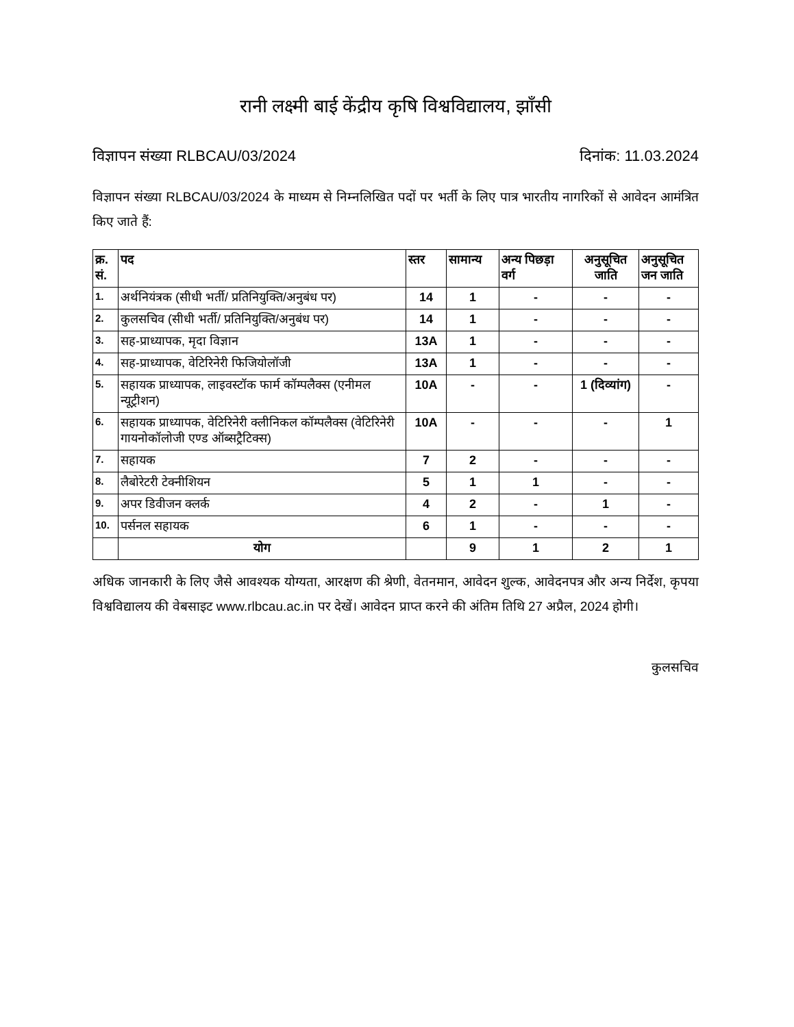रानी लक्ष्मी बाई केंद्रीय कृषि विश्वविद्यालय, झाँसी
विज्ञापन संख्या RLBCAU/03/2024 दिनांक: 11.03.2024
विज्ञापन संख्या RLBCAU/03/2024 के माध्यम से निम्नलिखित पदों पर भर्ती के लिए पात्र भारतीय नागरिकों से आवेदन आमंत्रित किए जाते हैं:
| क्र. सं. | पद | स्तर | सामान्य | अन्य पिछड़ा वर्ग | अनुसूचित जाति | अनुसूचित जन जाति |
| --- | --- | --- | --- | --- | --- | --- |
| 1. | अर्थनियंत्रक (सीधी भर्ती/ प्रतिनियुक्ति/अनुबंध पर) | 14 | 1 | - | - | - |
| 2. | कुलसचिव (सीधी भर्ती/ प्रतिनियुक्ति/अनुबंध पर) | 14 | 1 | - | - | - |
| 3. | सह-प्राध्यापक, मृदा विज्ञान | 13A | 1 | - | - | - |
| 4. | सह-प्राध्यापक, वेटिरिनेरी फिजियोलॉजी | 13A | 1 | - | - | - |
| 5. | सहायक प्राध्यापक, लाइवस्टॉक फार्म कॉम्पलैक्स (एनीमल न्यूट्रीशन) | 10A | - | - | 1 (दिव्यांग) | - |
| 6. | सहायक प्राध्यापक, वेटिरिनेरी क्लीनिकल कॉम्पलैक्स (वेटिरिनेरी गायनोकॉलोजी एण्ड ऑब्सट्रैटिक्स) | 10A | - | - | - | 1 |
| 7. | सहायक | 7 | 2 | - | - | - |
| 8. | लैबोरेटरी टेक्नीशियन | 5 | 1 | 1 | - | - |
| 9. | अपर डिवीजन क्लर्क | 4 | 2 | - | 1 | - |
| 10. | पर्सनल सहायक | 6 | 1 | - | - | - |
| | योग | | 9 | 1 | 2 | 1 |
अधिक जानकारी के लिए जैसे आवश्यक योग्यता, आरक्षण की श्रेणी, वेतनमान, आवेदन शुल्क, आवेदनपत्र और अन्य निर्देश, कृपया विश्वविद्यालय की वेबसाइट www.rlbcau.ac.in पर देखें। आवेदन प्राप्त करने की अंतिम तिथि 27 अप्रैल, 2024 होगी।
कुलसचिव